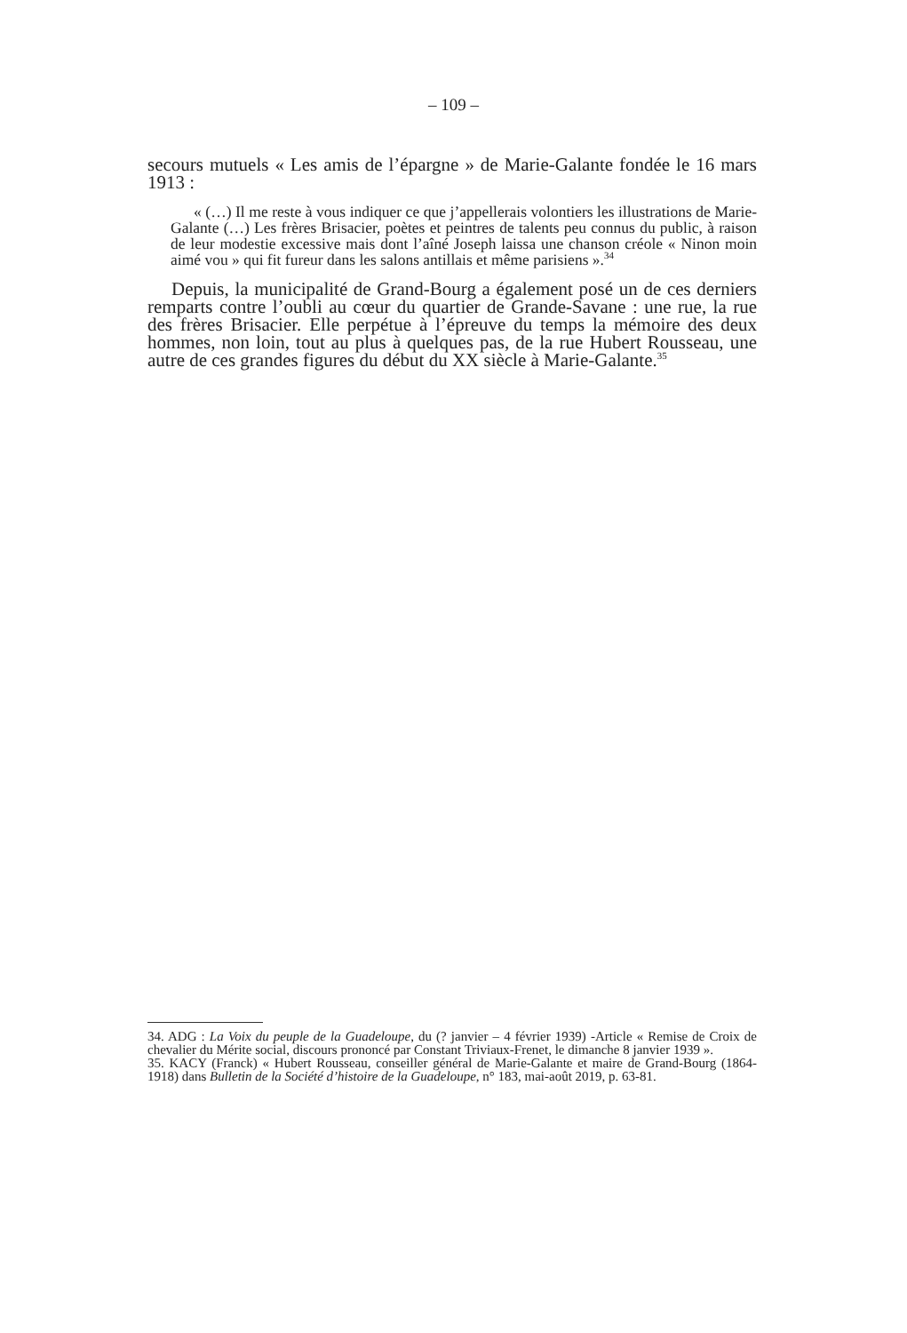– 109 –
secours mutuels « Les amis de l’épargne » de Marie-Galante fondée le 16 mars 1913 :
« (…) Il me reste à vous indiquer ce que j’appellerais volontiers les illustrations de Marie-Galante (…) Les frères Brisacier, poètes et peintres de talents peu connus du public, à raison de leur modestie excessive mais dont l’aîné Joseph laissa une chanson créole « Ninon moin aimé vou » qui fit fureur dans les salons antillais et même parisiens ».<sup>34</sup>
Depuis, la municipalité de Grand-Bourg a également posé un de ces derniers remparts contre l’oubli au cœur du quartier de Grande-Savane : une rue, la rue des frères Brisacier. Elle perpétue à l’épreuve du temps la mémoire des deux hommes, non loin, tout au plus à quelques pas, de la rue Hubert Rousseau, une autre de ces grandes figures du début du XX siècle à Marie-Galante.<sup>35</sup>
34. ADG : La Voix du peuple de la Guadeloupe, du (? janvier – 4 février 1939) -Article « Remise de Croix de chevalier du Mérite social, discours prononcé par Constant Triviaux-Frenet, le dimanche 8 janvier 1939 ».
35. KACY (Franck) « Hubert Rousseau, conseiller général de Marie-Galante et maire de Grand-Bourg (1864-1918) dans Bulletin de la Société d’histoire de la Guadeloupe, n° 183, mai-août 2019, p. 63-81.